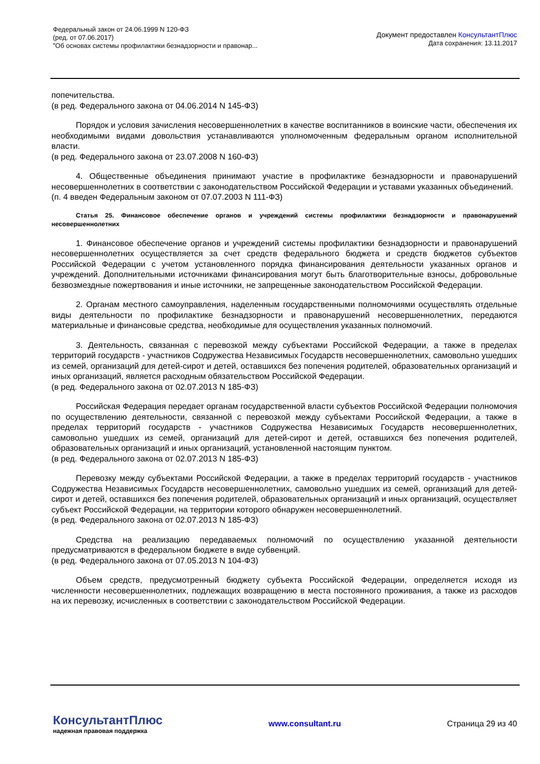Федеральный закон от 24.06.1999 N 120-ФЗ
(ред. от 07.06.2017)
"Об основах системы профилактики безнадзорности и правонар...
Документ предоставлен КонсультантПлюс
Дата сохранения: 13.11.2017
попечительства.
(в ред. Федерального закона от 04.06.2014 N 145-ФЗ)
Порядок и условия зачисления несовершеннолетних в качестве воспитанников в воинские части, обеспечения их необходимыми видами довольствия устанавливаются уполномоченным федеральным органом исполнительной власти.
(в ред. Федерального закона от 23.07.2008 N 160-ФЗ)
4. Общественные объединения принимают участие в профилактике безнадзорности и правонарушений несовершеннолетних в соответствии с законодательством Российской Федерации и уставами указанных объединений.
(п. 4 введен Федеральным законом от 07.07.2003 N 111-ФЗ)
Статья 25. Финансовое обеспечение органов и учреждений системы профилактики безнадзорности и правонарушений несовершеннолетних
1. Финансовое обеспечение органов и учреждений системы профилактики безнадзорности и правонарушений несовершеннолетних осуществляется за счет средств федерального бюджета и средств бюджетов субъектов Российской Федерации с учетом установленного порядка финансирования деятельности указанных органов и учреждений. Дополнительными источниками финансирования могут быть благотворительные взносы, добровольные безвозмездные пожертвования и иные источники, не запрещенные законодательством Российской Федерации.
2. Органам местного самоуправления, наделенным государственными полномочиями осуществлять отдельные виды деятельности по профилактике безнадзорности и правонарушений несовершеннолетних, передаются материальные и финансовые средства, необходимые для осуществления указанных полномочий.
3. Деятельность, связанная с перевозкой между субъектами Российской Федерации, а также в пределах территорий государств - участников Содружества Независимых Государств несовершеннолетних, самовольно ушедших из семей, организаций для детей-сирот и детей, оставшихся без попечения родителей, образовательных организаций и иных организаций, является расходным обязательством Российской Федерации.
(в ред. Федерального закона от 02.07.2013 N 185-ФЗ)
Российская Федерация передает органам государственной власти субъектов Российской Федерации полномочия по осуществлению деятельности, связанной с перевозкой между субъектами Российской Федерации, а также в пределах территорий государств - участников Содружества Независимых Государств несовершеннолетних, самовольно ушедших из семей, организаций для детей-сирот и детей, оставшихся без попечения родителей, образовательных организаций и иных организаций, установленной настоящим пунктом.
(в ред. Федерального закона от 02.07.2013 N 185-ФЗ)
Перевозку между субъектами Российской Федерации, а также в пределах территорий государств - участников Содружества Независимых Государств несовершеннолетних, самовольно ушедших из семей, организаций для детей-сирот и детей, оставшихся без попечения родителей, образовательных организаций и иных организаций, осуществляет субъект Российской Федерации, на территории которого обнаружен несовершеннолетний.
(в ред. Федерального закона от 02.07.2013 N 185-ФЗ)
Средства на реализацию передаваемых полномочий по осуществлению указанной деятельности предусматриваются в федеральном бюджете в виде субвенций.
(в ред. Федерального закона от 07.05.2013 N 104-ФЗ)
Объем средств, предусмотренный бюджету субъекта Российской Федерации, определяется исходя из численности несовершеннолетних, подлежащих возвращению в места постоянного проживания, а также из расходов на их перевозку, исчисленных в соответствии с законодательством Российской Федерации.
КонсультантПлюс
надежная правовая поддержка
www.consultant.ru Страница 29 из 40